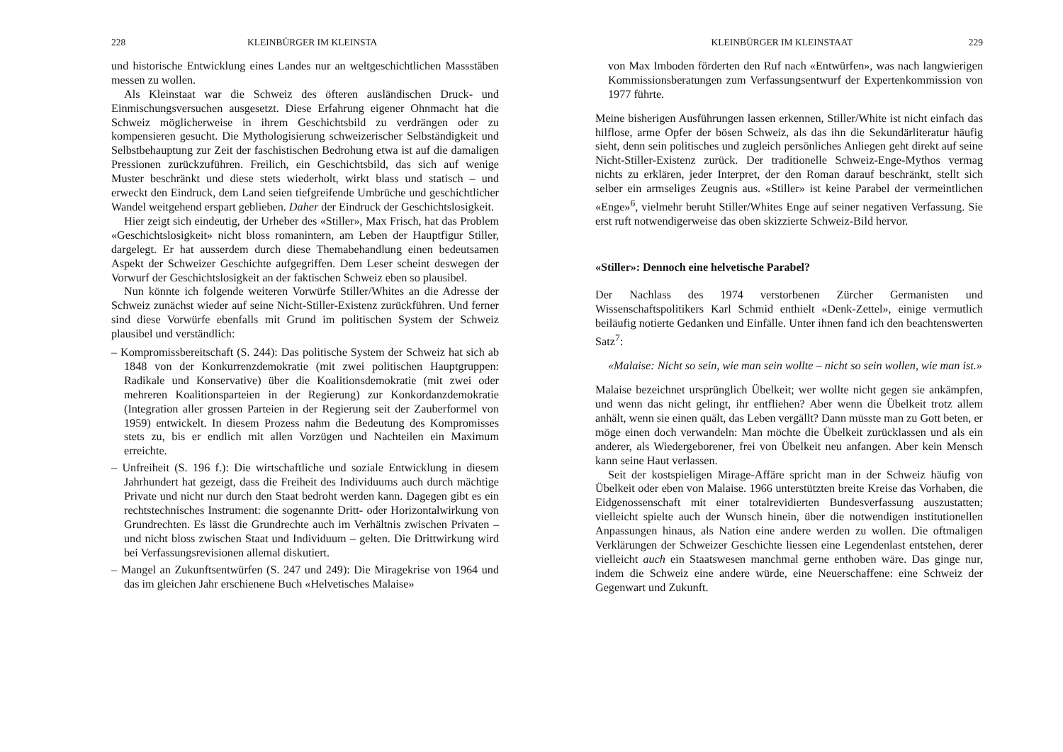228 KLEINBÜRGER IM KLEINSTA
und historische Entwicklung eines Landes nur an weltgeschichtlichen Massstäben messen zu wollen.
Als Kleinstaat war die Schweiz des öfteren ausländischen Druck- und Einmischungsversuchen ausgesetzt. Diese Erfahrung eigener Ohnmacht hat die Schweiz möglicherweise in ihrem Geschichtsbild zu verdrängen oder zu kompensieren gesucht. Die Mythologisierung schweizerischer Selbständigkeit und Selbstbehauptung zur Zeit der faschistischen Bedrohung etwa ist auf die damaligen Pressionen zurückzuführen. Freilich, ein Geschichtsbild, das sich auf wenige Muster beschränkt und diese stets wiederholt, wirkt blass und statisch – und erweckt den Eindruck, dem Land seien tiefgreifende Umbrüche und geschichtlicher Wandel weitgehend erspart geblieben. Daher der Eindruck der Geschichtslosigkeit.
Hier zeigt sich eindeutig, der Urheber des «Stiller», Max Frisch, hat das Problem «Geschichtslosigkeit» nicht bloss romanintern, am Leben der Hauptfigur Stiller, dargelegt. Er hat ausserdem durch diese Themabehandlung einen bedeutsamen Aspekt der Schweizer Geschichte aufgegriffen. Dem Leser scheint deswegen der Vorwurf der Geschichtslosigkeit an der faktischen Schweiz eben so plausibel.
Nun könnte ich folgende weiteren Vorwürfe Stiller/Whites an die Adresse der Schweiz zunächst wieder auf seine Nicht-Stiller-Existenz zurückführen. Und ferner sind diese Vorwürfe ebenfalls mit Grund im politischen System der Schweiz plausibel und verständlich:
– Kompromissbereitschaft (S. 244): Das politische System der Schweiz hat sich ab 1848 von der Konkurrenzdemokratie (mit zwei politischen Hauptgruppen: Radikale und Konservative) über die Koalitionsdemokratie (mit zwei oder mehreren Koalitionsparteien in der Regierung) zur Konkordanzdemokratie (Integration aller grossen Parteien in der Regierung seit der Zauberformel von 1959) entwickelt. In diesem Prozess nahm die Bedeutung des Kompromisses stets zu, bis er endlich mit allen Vorzügen und Nachteilen ein Maximum erreichte.
– Unfreiheit (S. 196 f.): Die wirtschaftliche und soziale Entwicklung in diesem Jahrhundert hat gezeigt, dass die Freiheit des Individuums auch durch mächtige Private und nicht nur durch den Staat bedroht werden kann. Dagegen gibt es ein rechtstechnisches Instrument: die sogenannte Dritt- oder Horizontalwirkung von Grundrechten. Es lässt die Grundrechte auch im Verhältnis zwischen Privaten – und nicht bloss zwischen Staat und Individuum – gelten. Die Drittwirkung wird bei Verfassungsrevisionen allemal diskutiert.
– Mangel an Zukunftsentwürfen (S. 247 und 249): Die Miragekrise von 1964 und das im gleichen Jahr erschienene Buch «Helvetisches Malaise»
KLEINBÜRGER IM KLEINSTAAT 229
von Max Imboden förderten den Ruf nach «Entwürfen», was nach langwierigen Kommissionsberatungen zum Verfassungsentwurf der Expertenkommission von 1977 führte.
Meine bisherigen Ausführungen lassen erkennen, Stiller/White ist nicht einfach das hilflose, arme Opfer der bösen Schweiz, als das ihn die Sekundärliteratur häufig sieht, denn sein politisches und zugleich persönliches Anliegen geht direkt auf seine Nicht-Stiller-Existenz zurück. Der traditionelle Schweiz-Enge-Mythos vermag nichts zu erklären, jeder Interpret, der den Roman darauf beschränkt, stellt sich selber ein armseliges Zeugnis aus. «Stiller» ist keine Parabel der vermeintlichen «Enge»<sup>6</sup>, vielmehr beruht Stiller/Whites Enge auf seiner negativen Verfassung. Sie erst ruft notwendigerweise das oben skizzierte Schweiz-Bild hervor.
«Stiller»: Dennoch eine helvetische Parabel?
Der Nachlass des 1974 verstorbenen Zürcher Germanisten und Wissenschaftspolitikers Karl Schmid enthielt «Denk-Zettel», einige vermutlich beiläufig notierte Gedanken und Einfälle. Unter ihnen fand ich den beachtenswerten Satz<sup>7</sup>:
«Malaise: Nicht so sein, wie man sein wollte – nicht so sein wollen, wie man ist.»
Malaise bezeichnet ursprünglich Übelkeit; wer wollte nicht gegen sie ankämpfen, und wenn das nicht gelingt, ihr entfliehen? Aber wenn die Übelkeit trotz allem anhält, wenn sie einen quält, das Leben vergällt? Dann müsste man zu Gott beten, er möge einen doch verwandeln: Man möchte die Übelkeit zurücklassen und als ein anderer, als Wiedergeborener, frei von Übelkeit neu anfangen. Aber kein Mensch kann seine Haut verlassen.
Seit der kostspieligen Mirage-Affäre spricht man in der Schweiz häufig von Übelkeit oder eben von Malaise. 1966 unterstützten breite Kreise das Vorhaben, die Eidgenossenschaft mit einer totalrevidierten Bundesverfassung auszustatten; vielleicht spielte auch der Wunsch hinein, über die notwendigen institutionellen Anpassungen hinaus, als Nation eine andere werden zu wollen. Die oftmaligen Verklärungen der Schweizer Geschichte liessen eine Legendenlast entstehen, derer vielleicht auch ein Staatswesen manchmal gerne enthoben wäre. Das ginge nur, indem die Schweiz eine andere würde, eine Neuerschaffene: eine Schweiz der Gegenwart und Zukunft.